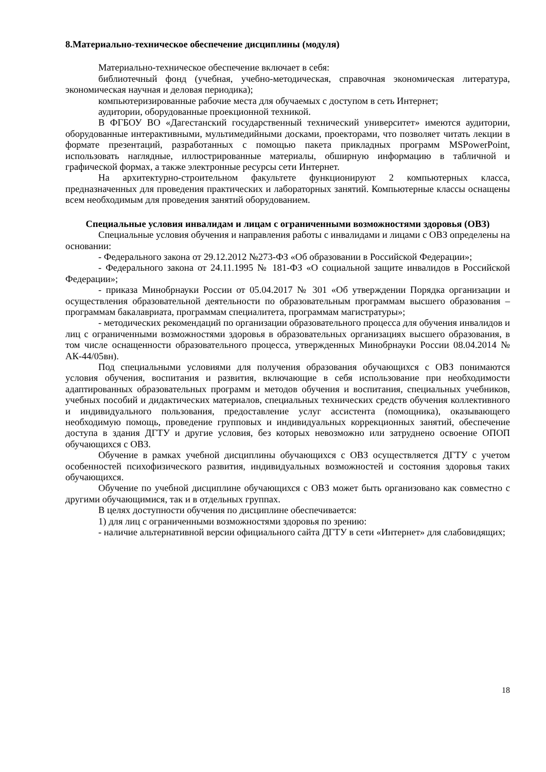8.Материально-техническое обеспечение дисциплины (модуля)
Материально-техническое обеспечение включает в себя:
библиотечный фонд (учебная, учебно-методическая, справочная экономическая литература, экономическая научная и деловая периодика);
компьютеризированные рабочие места для обучаемых с доступом в сеть Интернет;
аудитории, оборудованные проекционной техникой.
В ФГБОУ ВО «Дагестанский государственный технический университет» имеются аудитории, оборудованные интерактивными, мультимедийными досками, проекторами, что позволяет читать лекции в формате презентаций, разработанных с помощью пакета прикладных программ MSPowerPoint, использовать наглядные, иллюстрированные материалы, обширную информацию в табличной и графической формах, а также электронные ресурсы сети Интернет.
На архитектурно-строительном факультете функционируют 2 компьютерных класса, предназначенных для проведения практических и лабораторных занятий. Компьютерные классы оснащены всем необходимым для проведения занятий оборудованием.
Специальные условия инвалидам и лицам с ограниченными возможностями здоровья (ОВЗ)
Специальные условия обучения и направления работы с инвалидами и лицами с ОВЗ определены на основании:
- Федерального закона от 29.12.2012 №273-ФЗ «Об образовании в Российской Федерации»;
- Федерального закона от 24.11.1995 № 181-ФЗ «О социальной защите инвалидов в Российской Федерации»;
- приказа Минобрнауки России от 05.04.2017 № 301 «Об утверждении Порядка организации и осуществления образовательной деятельности по образовательным программам высшего образования – программам бакалавриата, программам специалитета, программам магистратуры»;
- методических рекомендаций по организации образовательного процесса для обучения инвалидов и лиц с ограниченными возможностями здоровья в образовательных организациях высшего образования, в том числе оснащенности образовательного процесса, утвержденных Минобрнауки России 08.04.2014 № АК-44/05вн).
Под специальными условиями для получения образования обучающихся с ОВЗ понимаются условия обучения, воспитания и развития, включающие в себя использование при необходимости адаптированных образовательных программ и методов обучения и воспитания, специальных учебников, учебных пособий и дидактических материалов, специальных технических средств обучения коллективного и индивидуального пользования, предоставление услуг ассистента (помощника), оказывающего необходимую помощь, проведение групповых и индивидуальных коррекционных занятий, обеспечение доступа в здания ДГТУ и другие условия, без которых невозможно или затруднено освоение ОПОП обучающихся с ОВЗ.
Обучение в рамках учебной дисциплины обучающихся с ОВЗ осуществляется ДГТУ с учетом особенностей психофизического развития, индивидуальных возможностей и состояния здоровья таких обучающихся.
Обучение по учебной дисциплине обучающихся с ОВЗ может быть организовано как совместно с другими обучающимися, так и в отдельных группах.
В целях доступности обучения по дисциплине обеспечивается:
1) для лиц с ограниченными возможностями здоровья по зрению:
- наличие альтернативной версии официального сайта ДГТУ в сети «Интернет» для слабовидящих;
18